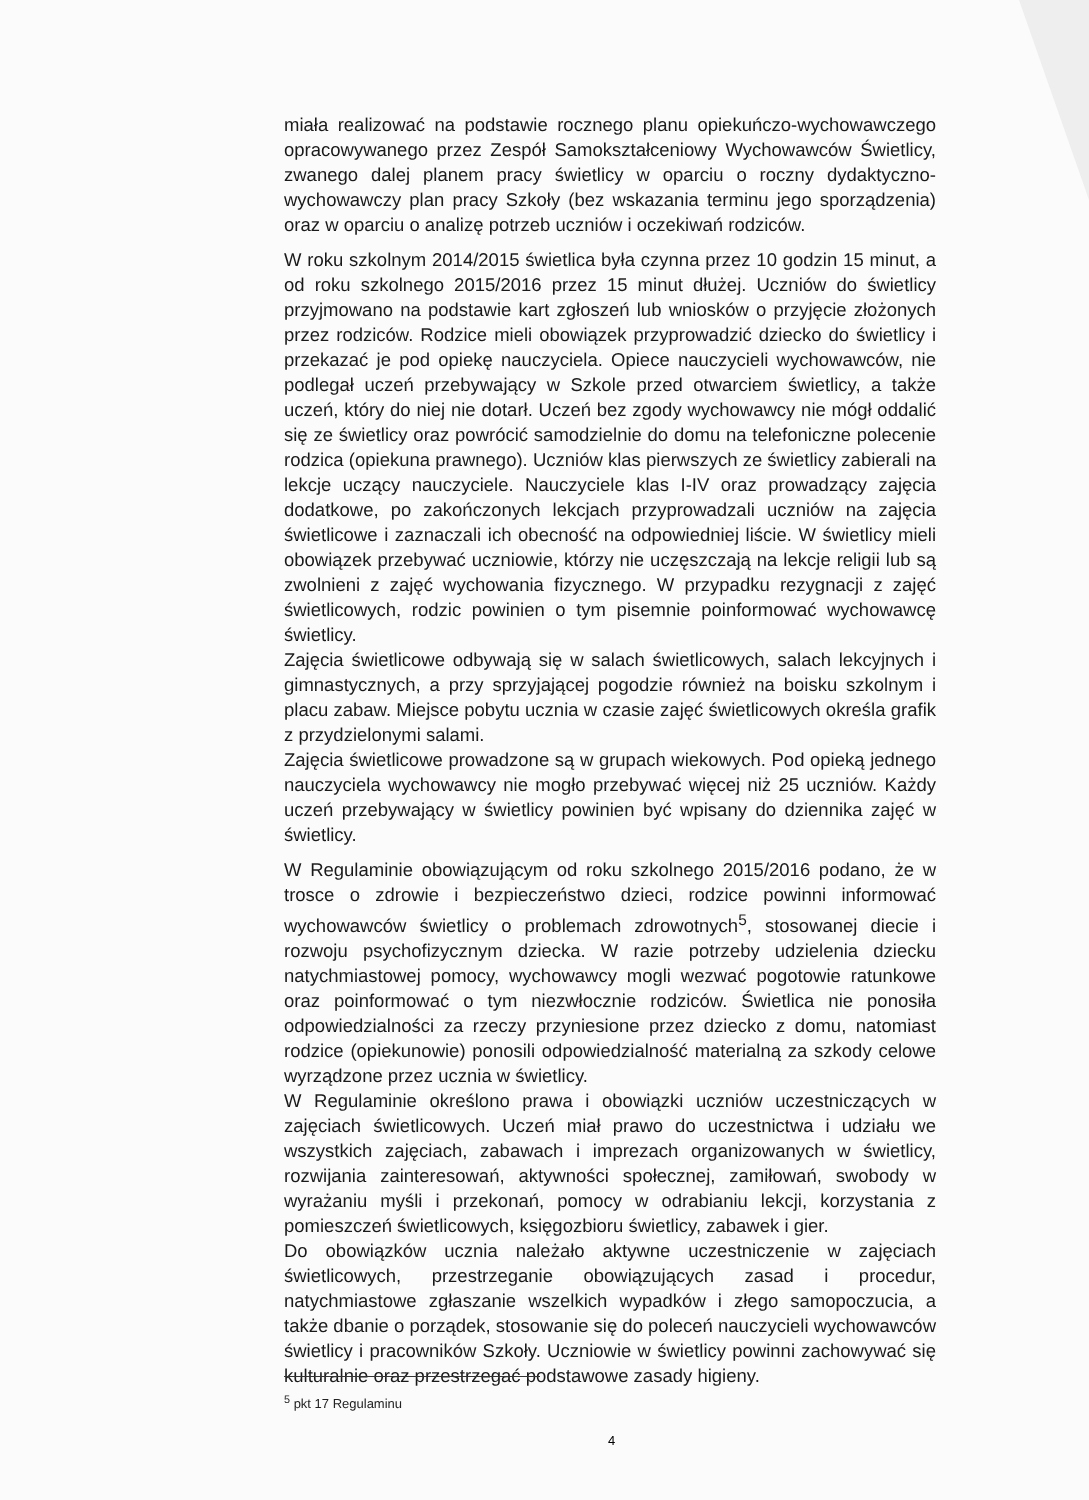miała realizować na podstawie rocznego planu opiekuńczo-wychowawczego opracowywanego przez Zespół Samokształceniowy Wychowawców Świetlicy, zwanego dalej planem pracy świetlicy w oparciu o roczny dydaktyczno-wychowawczy plan pracy Szkoły (bez wskazania terminu jego sporządzenia) oraz w oparciu o analizę potrzeb uczniów i oczekiwań rodziców.
W roku szkolnym 2014/2015 świetlica była czynna przez 10 godzin 15 minut, a od roku szkolnego 2015/2016 przez 15 minut dłużej. Uczniów do świetlicy przyjmowano na podstawie kart zgłoszeń lub wniosków o przyjęcie złożonych przez rodziców. Rodzice mieli obowiązek przyprowadzić dziecko do świetlicy i przekazać je pod opiekę nauczyciela. Opiece nauczycieli wychowawców, nie podlegał uczeń przebywający w Szkole przed otwarciem świetlicy, a także uczeń, który do niej nie dotarł. Uczeń bez zgody wychowawcy nie mógł oddalić się ze świetlicy oraz powrócić samodzielnie do domu na telefoniczne polecenie rodzica (opiekuna prawnego). Uczniów klas pierwszych ze świetlicy zabierali na lekcje uczący nauczyciele. Nauczyciele klas I-IV oraz prowadzący zajęcia dodatkowe, po zakończonych lekcjach przyprowadzali uczniów na zajęcia świetlicowe i zaznaczali ich obecność na odpowiedniej liście. W świetlicy mieli obowiązek przebywać uczniowie, którzy nie uczęszczają na lekcje religii lub są zwolnieni z zajęć wychowania fizycznego. W przypadku rezygnacji z zajęć świetlicowych, rodzic powinien o tym pisemnie poinformować wychowawcę świetlicy.
Zajęcia świetlicowe odbywają się w salach świetlicowych, salach lekcyjnych i gimnastycznych, a przy sprzyjającej pogodzie również na boisku szkolnym i placu zabaw. Miejsce pobytu ucznia w czasie zajęć świetlicowych określa grafik z przydzielonymi salami.
Zajęcia świetlicowe prowadzone są w grupach wiekowych. Pod opieką jednego nauczyciela wychowawcy nie mogło przebywać więcej niż 25 uczniów. Każdy uczeń przebywający w świetlicy powinien być wpisany do dziennika zajęć w świetlicy.
W Regulaminie obowiązującym od roku szkolnego 2015/2016 podano, że w trosce o zdrowie i bezpieczeństwo dzieci, rodzice powinni informować wychowawców świetlicy o problemach zdrowotnych<sup>5</sup>, stosowanej diecie i rozwoju psychofizycznym dziecka. W razie potrzeby udzielenia dziecku natychmiastowej pomocy, wychowawcy mogli wezwać pogotowie ratunkowe oraz poinformować o tym niezwłocznie rodziców. Świetlica nie ponosiła odpowiedzialności za rzeczy przyniesione przez dziecko z domu, natomiast rodzice (opiekunowie) ponosili odpowiedzialność materialną za szkody celowe wyrządzone przez ucznia w świetlicy.
W Regulaminie określono prawa i obowiązki uczniów uczestniczących w zajęciach świetlicowych. Uczeń miał prawo do uczestnictwa i udziału we wszystkich zajęciach, zabawach i imprezach organizowanych w świetlicy, rozwijania zainteresowań, aktywności społecznej, zamiłowań, swobody w wyrażaniu myśli i przekonań, pomocy w odrabianiu lekcji, korzystania z pomieszczeń świetlicowych, księgozbioru świetlicy, zabawek i gier.
Do obowiązków ucznia należało aktywne uczestniczenie w zajęciach świetlicowych, przestrzeganie obowiązujących zasad i procedur, natychmiastowe zgłaszanie wszelkich wypadków i złego samopoczucia, a także dbanie o porządek, stosowanie się do poleceń nauczycieli wychowawców świetlicy i pracowników Szkoły. Uczniowie w świetlicy powinni zachowywać się kulturalnie oraz przestrzegać podstawowe zasady higieny.
<sup>5</sup> pkt 17 Regulaminu
4